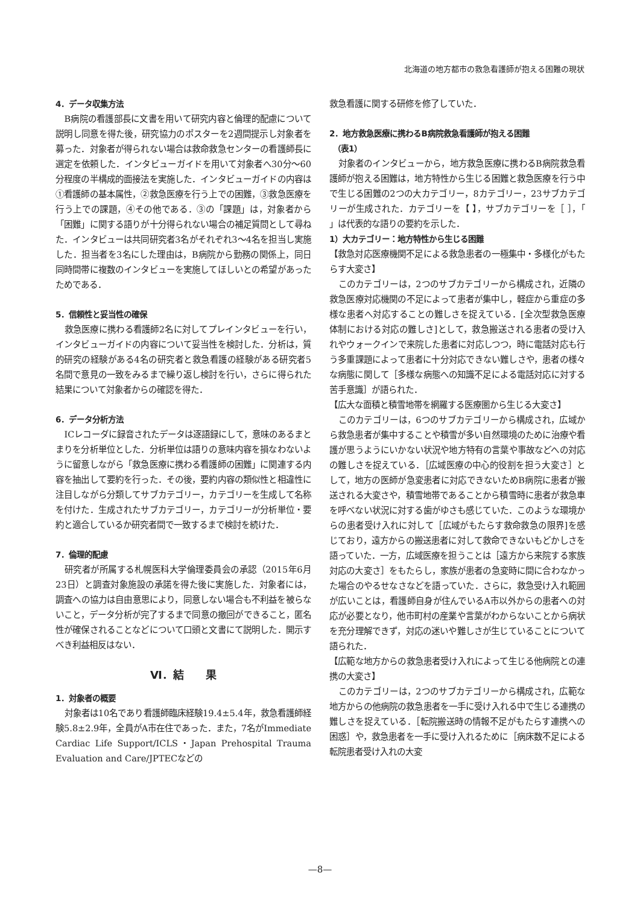北海道の地方都市の救急看護師が抱える困難の現状
4．データ収集方法
B病院の看護部長に文書を用いて研究内容と倫理的配慮について説明し同意を得た後，研究協力のポスターを2週間提示し対象者を募った．対象者が得られない場合は救命救急センターの看護師長に選定を依頼した．インタビューガイドを用いて対象者へ30分～60分程度の半構成的面接法を実施した．インタビューガイドの内容は①看護師の基本属性，②救急医療を行う上での困難，③救急医療を行う上での課題，④その他である．③の「課題」は，対象者から「困難」に関する語りが十分得られない場合の補足質問として尋ねた．インタビューは共同研究者3名がそれぞれ3～4名を担当し実施した．担当者を3名にした理由は，B病院から勤務の関係上，同日同時間帯に複数のインタビューを実施してほしいとの希望があったためである．
5．信頼性と妥当性の確保
救急医療に携わる看護師2名に対してプレインタビューを行い，インタビューガイドの内容について妥当性を検討した．分析は，質的研究の経験がある4名の研究者と救急看護の経験がある研究者5名間で意見の一致をみるまで繰り返し検討を行い，さらに得られた結果について対象者からの確認を得た．
6．データ分析方法
ICレコーダに録音されたデータは逐語録にして，意味のあるまとまりを分析単位とした．分析単位は語りの意味内容を損なわないように留意しながら「救急医療に携わる看護師の困難」に関連する内容を抽出して要約を行った．その後，要約内容の類似性と相違性に注目しながら分類してサブカテゴリー，カテゴリーを生成して名称を付けた．生成されたサブカテゴリー，カテゴリーが分析単位・要約と適合しているか研究者間で一致するまで検討を続けた．
7．倫理的配慮
研究者が所属する札幌医科大学倫理委員会の承認（2015年6月23日）と調査対象施設の承諾を得た後に実施した．対象者には，調査への協力は自由意思により，同意しない場合も不利益を被らないこと，データ分析が完了するまで同意の撤回ができること，匿名性が確保されることなどについて口頭と文書にて説明した．開示すべき利益相反はない．
Ⅵ．結　　果
1．対象者の概要
対象者は10名であり看護師臨床経験19.4±5.4年，救急看護師経験5.8±2.9年，全員がA市在住であった．また，7名がImmediate Cardiac Life Support/ICLS・Japan Prehospital Trauma Evaluation and Care/JPTECなどの
救急看護に関する研修を修了していた．
2．地方救急医療に携わるB病院救急看護師が抱える困難
　（表1）
対象者のインタビューから，地方救急医療に携わるB病院救急看護師が抱える困難は，地方特性から生じる困難と救急医療を行う中で生じる困難の2つの大カテゴリー，8カテゴリー，23サブカテゴリーが生成された．カテゴリーを【 】，サブカテゴリーを［ ］，「 」は代表的な語りの要約を示した．
1）大カテゴリー：地方特性から生じる困難
【救急対応医療機関不足による救急患者の一極集中・多様化がもたらす大変さ】
このカテゴリーは，2つのサブカテゴリーから構成され，近隣の救急医療対応機関の不足によって患者が集中し，軽症から重症の多様な患者へ対応することの難しさを捉えている．[全次型救急医療体制における対応の難しさ]として，救急搬送される患者の受け入れやウォークインで来院した患者に対応しつつ，時に電話対応も行う多重課題によって患者に十分対応できない難しさや，患者の様々な病態に関して［多様な病態への知識不足による電話対応に対する苦手意識］が語られた．
【広大な面積と積雪地帯を網羅する医療圏から生じる大変さ】
このカテゴリーは，6つのサブカテゴリーから構成され，広域から救急患者が集中することや積雪が多い自然環境のために治療や看護が思うようにいかない状況や地方特有の言葉や事故などへの対応の難しさを捉えている．［広域医療の中心的役割を担う大変さ］として，地方の医師が急変患者に対応できないためB病院に患者が搬送される大変さや，積雪地帯であることから積雪時に患者が救急車を呼べない状況に対する歯がゆさも感じていた．このような環境からの患者受け入れに対して［広域がもたらす救命救急の限界]を感じており，遠方からの搬送患者に対して救命できないもどかしさを語っていた．一方，広域医療を担うことは［遠方から来院する家族対応の大変さ］をもたらし，家族が患者の急変時に間に合わなかった場合のやるせなさなどを語っていた．さらに，救急受け入れ範囲が広いことは，看護師自身が住んでいるA市以外からの患者への対応が必要となり，他市町村の産業や言葉がわからないことから病状を充分理解できず，対応の迷いや難しさが生じていることについて語られた．
【広範な地方からの救急患者受け入れによって生じる他病院との連携の大変さ】
このカテゴリーは，2つのサブカテゴリーから構成され，広範な地方からの他病院の救急患者を一手に受け入れる中で生じる連携の難しさを捉えている．［転院搬送時の情報不足がもたらす連携への困惑］や，救急患者を一手に受け入れるために［病床数不足による転院患者受け入れの大変
—8—